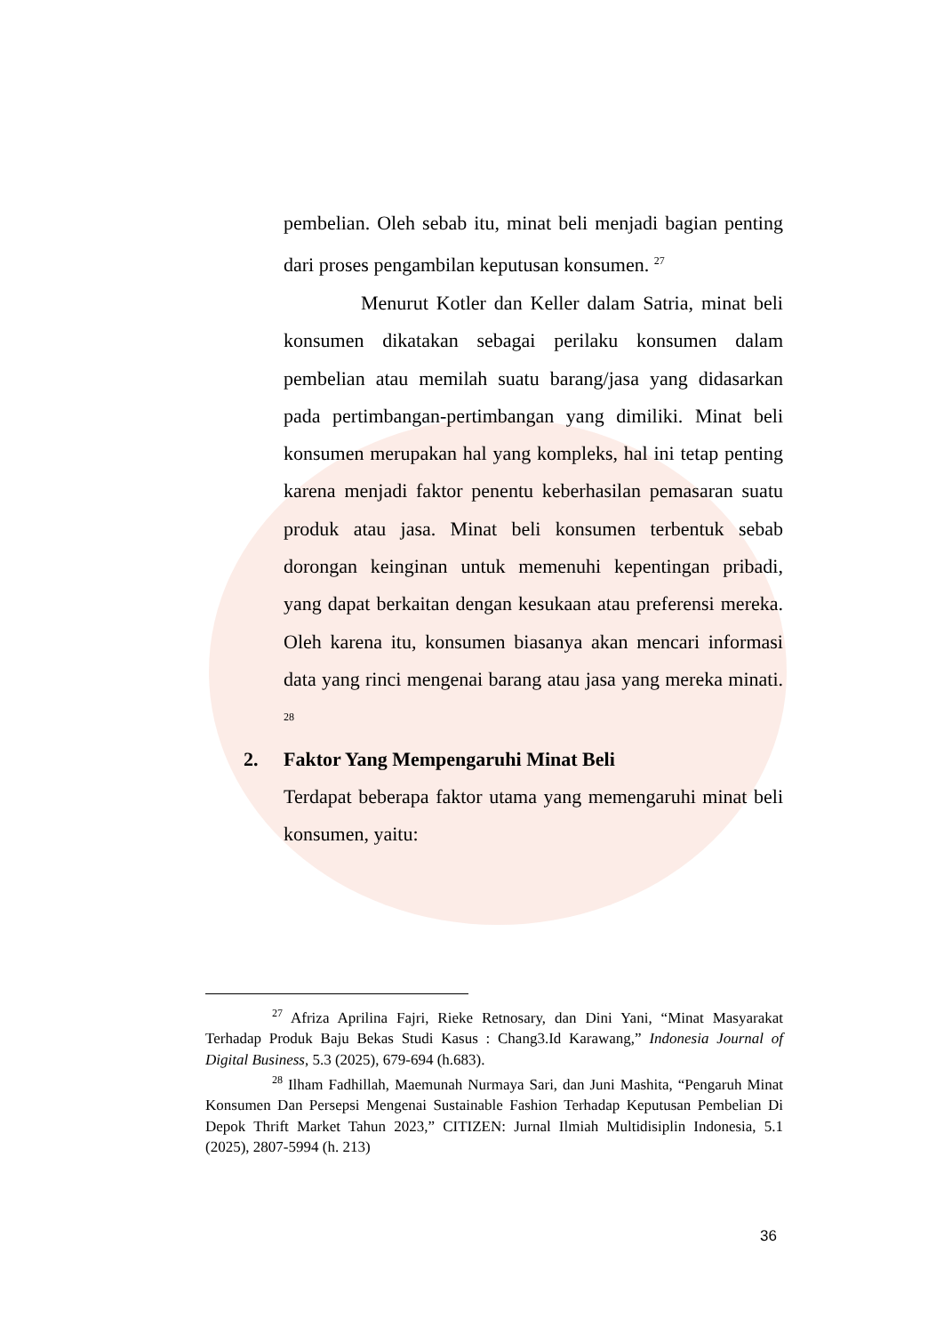pembelian. Oleh sebab itu, minat beli menjadi bagian penting dari proses pengambilan keputusan konsumen. <sup>27</sup>
Menurut Kotler dan Keller dalam Satria, minat beli konsumen dikatakan sebagai perilaku konsumen dalam pembelian atau memilah suatu barang/jasa yang didasarkan pada pertimbangan-pertimbangan yang dimiliki. Minat beli konsumen merupakan hal yang kompleks, hal ini tetap penting karena menjadi faktor penentu keberhasilan pemasaran suatu produk atau jasa. Minat beli konsumen terbentuk sebab dorongan keinginan untuk memenuhi kepentingan pribadi, yang dapat berkaitan dengan kesukaan atau preferensi mereka. Oleh karena itu, konsumen biasanya akan mencari informasi data yang rinci mengenai barang atau jasa yang mereka minati. <sup>28</sup>
2. Faktor Yang Mempengaruhi Minat Beli
Terdapat beberapa faktor utama yang memengaruhi minat beli konsumen, yaitu:
<sup>27</sup> Afriza Aprilina Fajri, Rieke Retnosary, dan Dini Yani, “Minat Masyarakat Terhadap Produk Baju Bekas Studi Kasus : Chang3.Id Karawang,” Indonesia Journal of Digital Business, 5.3 (2025), 679-694 (h.683).
<sup>28</sup> Ilham Fadhillah, Maemunah Nurmaya Sari, dan Juni Mashita, “Pengaruh Minat Konsumen Dan Persepsi Mengenai Sustainable Fashion Terhadap Keputusan Pembelian Di Depok Thrift Market Tahun 2023,” CITIZEN: Jurnal Ilmiah Multidisiplin Indonesia, 5.1 (2025), 2807-5994 (h. 213)
36